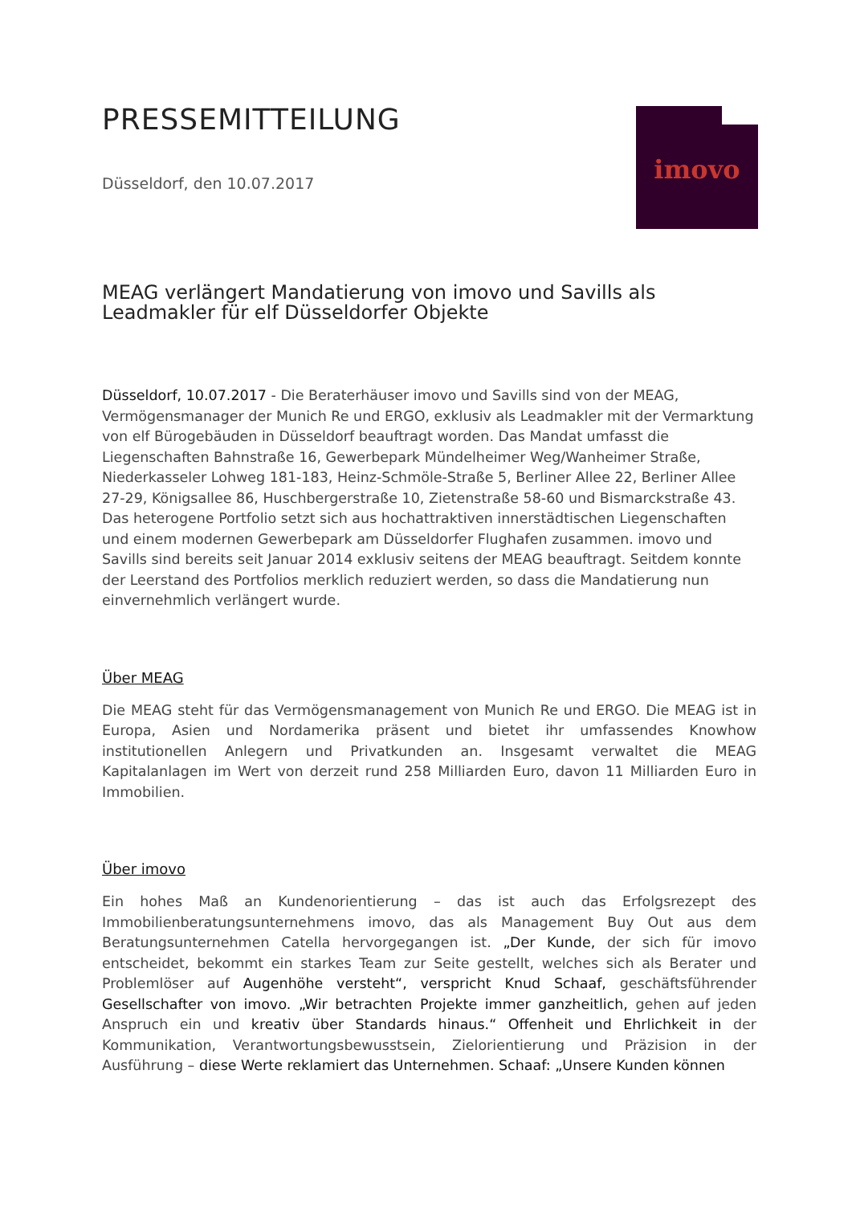PRESSEMITTEILUNG
Düsseldorf, den 10.07.2017
imovo
MEAG verlängert Mandatierung von imovo und Savills als Leadmakler für elf Düsseldorfer Objekte
Düsseldorf, 10.07.2017 - Die Beraterhäuser imovo und Savills sind von der MEAG, Vermögensmanager der Munich Re und ERGO, exklusiv als Leadmakler mit der Vermarktung von elf Bürogebäuden in Düsseldorf beauftragt worden. Das Mandat umfasst die Liegenschaften Bahnstraße 16, Gewerbepark Mündelheimer Weg/Wanheimer Straße, Niederkasseler Lohweg 181-183, Heinz-Schmöle-Straße 5, Berliner Allee 22, Berliner Allee 27-29, Königsallee 86, Huschbergerstraße 10, Zietenstraße 58-60 und Bismarckstraße 43. Das heterogene Portfolio setzt sich aus hochattraktiven innerstädtischen Liegenschaften und einem modernen Gewerbepark am Düsseldorfer Flughafen zusammen. imovo und Savills sind bereits seit Januar 2014 exklusiv seitens der MEAG beauftragt. Seitdem konnte der Leerstand des Portfolios merklich reduziert werden, so dass die Mandatierung nun einvernehmlich verlängert wurde.
Über MEAG
Die MEAG steht für das Vermögensmanagement von Munich Re und ERGO. Die MEAG ist in Europa, Asien und Nordamerika präsent und bietet ihr umfassendes Knowhow institutionellen Anlegern und Privatkunden an. Insgesamt verwaltet die MEAG Kapitalanlagen im Wert von derzeit rund 258 Milliarden Euro, davon 11 Milliarden Euro in Immobilien.
Über imovo
Ein hohes Maß an Kundenorientierung – das ist auch das Erfolgsrezept des Immobilienberatungsunternehmens imovo, das als Management Buy Out aus dem Beratungsunternehmen Catella hervorgegangen ist. „Der Kunde, der sich für imovo entscheidet, bekommt ein starkes Team zur Seite gestellt, welches sich als Berater und Problemlöser auf Augenhöhe versteht“, verspricht Knud Schaaf, geschäftsführender Gesellschafter von imovo. „Wir betrachten Projekte immer ganzheitlich, gehen auf jeden Anspruch ein und kreativ über Standards hinaus.“ Offenheit und Ehrlichkeit in der Kommunikation, Verantwortungsbewusstsein, Zielorientierung und Präzision in der Ausführung – diese Werte reklamiert das Unternehmen. Schaaf: „Unsere Kunden können